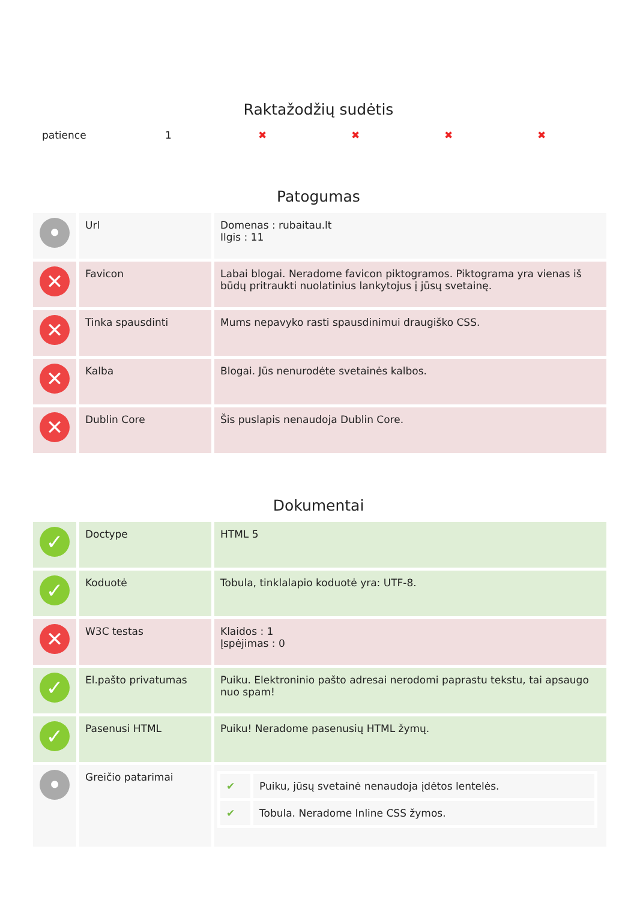Raktažodžių sudėtis
| patience | 1 | ✖ | ✖ | ✖ | ✖ |
Patogumas
| • | Url | Domenas : rubaitau.lt Ilgis : 11 |
| ✕ | Favicon | Labai blogai. Neradome favicon piktogramos. Piktograma yra vienas iš būdų pritraukti nuolatinius lankytojus į jūsų svetainę. |
| ✕ | Tinka spausdinti | Mums nepavyko rasti spausdinimui draugiško CSS. |
| ✕ | Kalba | Blogai. Jūs nenurodėte svetainės kalbos. |
| ✕ | Dublin Core | Šis puslapis nenaudoja Dublin Core. |
Dokumentai
| ✓ | Doctype | HTML 5 |
| ✓ | Koduotė | Tobula, tinklalapio koduotė yra: UTF-8. |
| ✕ | W3C testas | Klaidos : 1 Įspėjimas : 0 |
| ✓ | El.pašto privatumas | Puiku. Elektroninio pašto adresai nerodomi paprastu tekstu, tai apsaugo nuo spam! |
| ✓ | Pasenusi HTML | Puiku! Neradome pasenusių HTML žymų. |
| • | Greičio patarimai | / ✔ / Puiku, jūsų svetainė nenaudoja įdėtos lentelės. / / ✔ / Tobula. Neradome Inline CSS žymos. / |